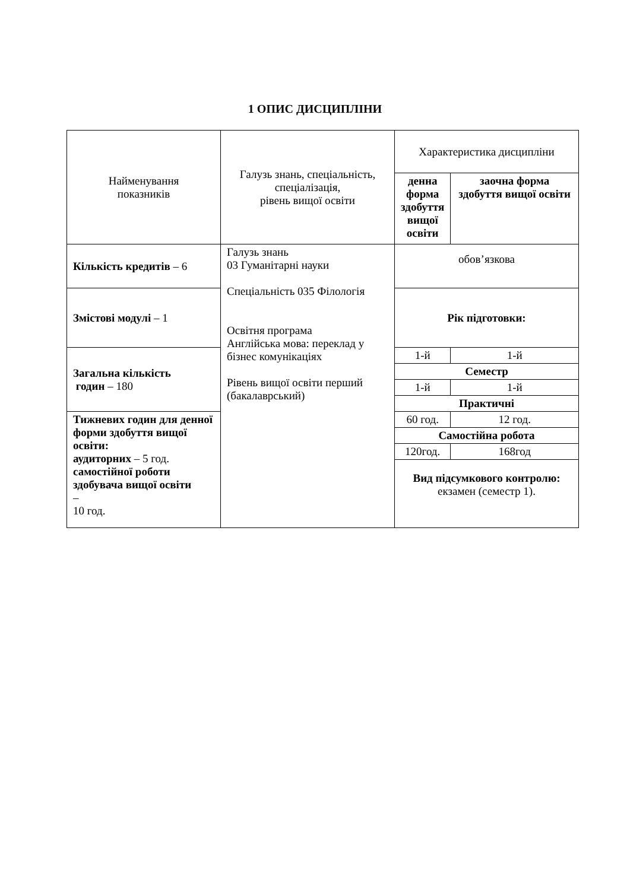1 ОПИС ДИСЦИПЛІНИ
| Найменування показників | Галузь знань, спеціальність, спеціалізація, рівень вищої освіти | Характеристика дисципліни | |
| --- | --- | --- | --- |
| | | денна форма здобуття вищої освіти | заочна форма здобуття вищої освіти |
| Кількість кредитів – 6 | Галузь знань 03 Гуманітарні науки Спеціальність 035 Філологія Освітня програма Англійська мова: переклад у бізнес комунікаціях Рівень вищої освіти перший (бакалаврський) | обов’язкова | |
| Змістові модулі – 1 | | Рік підготовки: | |
| Загальна кількість годин – 180 | | 1-й | 1-й |
| | | Семестр | |
| | | 1-й | 1-й |
| | | Практичні | |
| Тижневих годин для денної форми здобуття вищої освіти: аудиторних – 5 год. самостійної роботи здобувача вищої освіти – 10 год. | | 60 год. | 12 год. |
| | | Самостійна робота | |
| | | 120год. | 168год |
| | | Вид підсумкового контролю: екзамен (семестр 1). | |